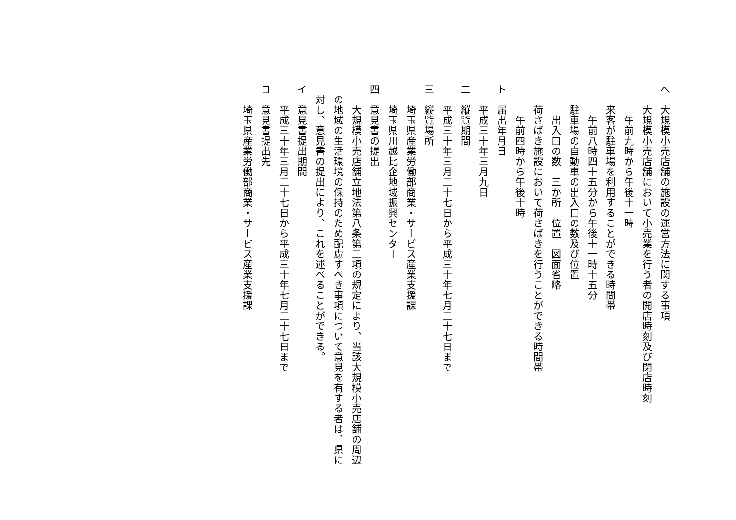へ　大規模小売店舗の施設の運営方法に関する事項
　　大規模小売店舗において小売業を行う者の開店時刻及び閉店時刻
　　　午前九時から午後十一時
　　来客が駐車場を利用することができる時間帯
　　　午前八時四十五分から午後十一時十五分
　　駐車場の自動車の出入口の数及び位置
　　　出入口の数　三か所　位置　図面省略
　　荷さばき施設において荷さばきを行うことができる時間帯
　　　午前四時から午後十時
ト　届出年月日
　　平成三十年三月九日
二　縦覧期間
　　平成三十年三月二十七日から平成三十年七月二十七日まで
三　縦覧場所
　　埼玉県産業労働部商業・サービス産業支援課
　　埼玉県川越比企地域振興センター
四　意見書の提出
　　大規模小売店舗立地法第八条第二項の規定により、当該大規模小売店舗の周辺
　の地域の生活環境の保持のため配慮すべき事項について意見を有する者は、県に
　対し、意見書の提出により、これを述べることができる。
イ　意見書提出期間
　　平成三十年三月二十七日から平成三十年七月二十七日まで
ロ　意見書提出先
　　埼玉県産業労働部商業・サービス産業支援課